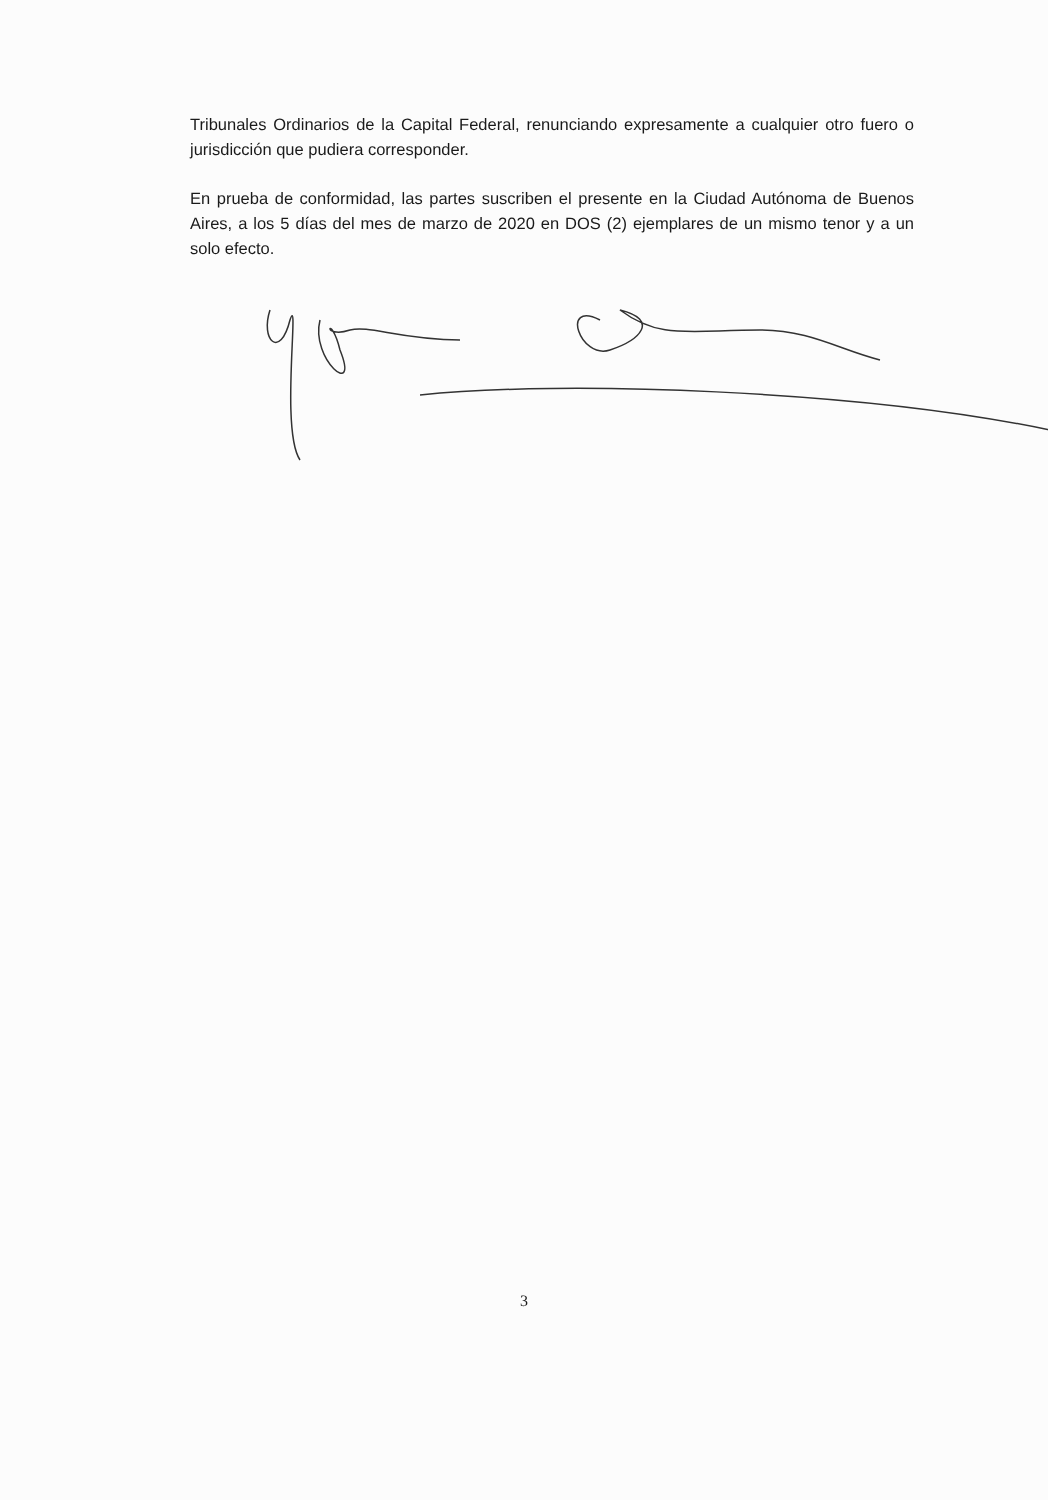Tribunales Ordinarios de la Capital Federal, renunciando expresamente a cualquier otro fuero o jurisdicción que pudiera corresponder.
En prueba de conformidad, las partes suscriben el presente en la Ciudad Autónoma de Buenos Aires, a los 5 días del mes de marzo de 2020 en DOS (2) ejemplares de un mismo tenor y a un solo efecto.
3